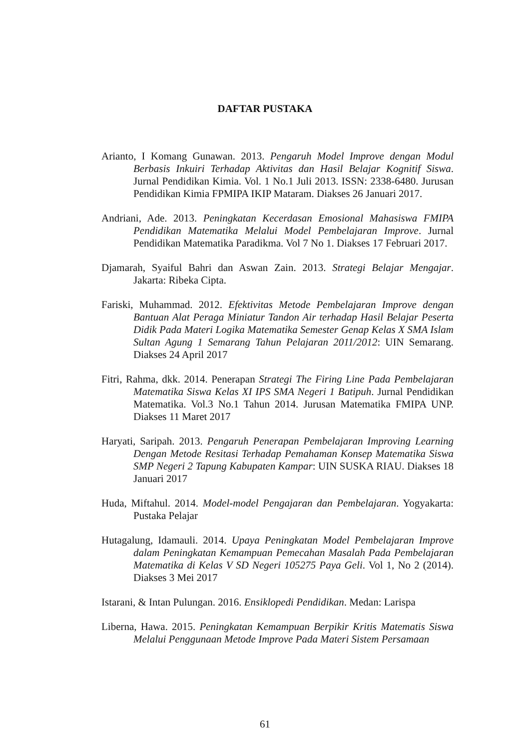DAFTAR PUSTAKA
Arianto, I Komang Gunawan. 2013. Pengaruh Model Improve dengan Modul Berbasis Inkuiri Terhadap Aktivitas dan Hasil Belajar Kognitif Siswa. Jurnal Pendidikan Kimia. Vol. 1 No.1 Juli 2013. ISSN: 2338-6480. Jurusan Pendidikan Kimia FPMIPA IKIP Mataram. Diakses 26 Januari 2017.
Andriani, Ade. 2013. Peningkatan Kecerdasan Emosional Mahasiswa FMIPA Pendidikan Matematika Melalui Model Pembelajaran Improve. Jurnal Pendidikan Matematika Paradikma. Vol 7 No 1. Diakses 17 Februari 2017.
Djamarah, Syaiful Bahri dan Aswan Zain. 2013. Strategi Belajar Mengajar. Jakarta: Ribeka Cipta.
Fariski, Muhammad. 2012. Efektivitas Metode Pembelajaran Improve dengan Bantuan Alat Peraga Miniatur Tandon Air terhadap Hasil Belajar Peserta Didik Pada Materi Logika Matematika Semester Genap Kelas X SMA Islam Sultan Agung 1 Semarang Tahun Pelajaran 2011/2012: UIN Semarang. Diakses 24 April 2017
Fitri, Rahma, dkk. 2014. Penerapan Strategi The Firing Line Pada Pembelajaran Matematika Siswa Kelas XI IPS SMA Negeri 1 Batipuh. Jurnal Pendidikan Matematika. Vol.3 No.1 Tahun 2014. Jurusan Matematika FMIPA UNP. Diakses 11 Maret 2017
Haryati, Saripah. 2013. Pengaruh Penerapan Pembelajaran Improving Learning Dengan Metode Resitasi Terhadap Pemahaman Konsep Matematika Siswa SMP Negeri 2 Tapung Kabupaten Kampar: UIN SUSKA RIAU. Diakses 18 Januari 2017
Huda, Miftahul. 2014. Model-model Pengajaran dan Pembelajaran. Yogyakarta: Pustaka Pelajar
Hutagalung, Idamauli. 2014. Upaya Peningkatan Model Pembelajaran Improve dalam Peningkatan Kemampuan Pemecahan Masalah Pada Pembelajaran Matematika di Kelas V SD Negeri 105275 Paya Geli. Vol 1, No 2 (2014). Diakses 3 Mei 2017
Istarani, & Intan Pulungan. 2016. Ensiklopedi Pendidikan. Medan: Larispa
Liberna, Hawa. 2015. Peningkatan Kemampuan Berpikir Kritis Matematis Siswa Melalui Penggunaan Metode Improve Pada Materi Sistem Persamaan
61